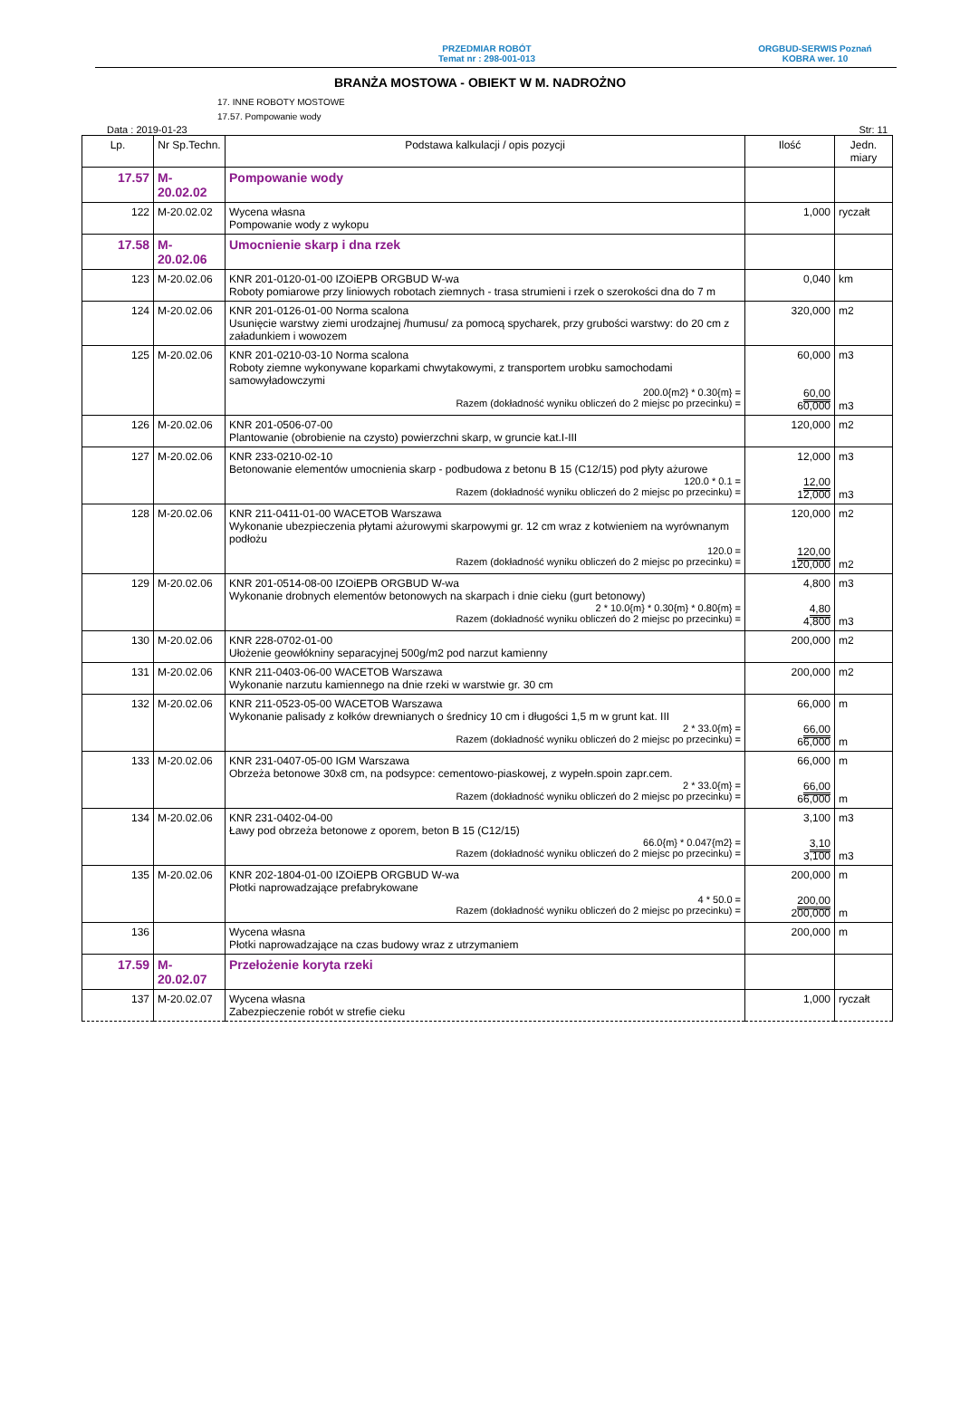PRZEDMIAR ROBÓT
Temat nr : 298-001-013
ORGBUD-SERWIS Poznań
KOBRA wer. 10
BRANŻA MOSTOWA - OBIEKT W M. NADROŻNO
17. INNE ROBOTY MOSTOWE
17.57. Pompowanie wody
Data : 2019-01-23 Str: 11
| Lp. | Nr Sp.Techn. | Podstawa kalkulacji / opis pozycji | Ilość | Jedn. miary |
| --- | --- | --- | --- | --- |
| 17.57 | M-20.02.02 | Pompowanie wody | | |
| 122 | M-20.02.02 | Wycena własna Pompowanie wody z wykopu | 1,000 | ryczałt |
| 17.58 | M-20.02.06 | Umocnienie skarp i dna rzek | | |
| 123 | M-20.02.06 | KNR 201-0120-01-00 IZOiEPB ORGBUD W-wa Roboty pomiarowe przy liniowych robotach ziemnych - trasa strumieni i rzek o szerokości dna do 7 m | 0,040 | km |
| 124 | M-20.02.06 | KNR 201-0126-01-00 Norma scalona Usunięcie warstwy ziemi urodzajnej /humusu/ za pomocą spycharek, przy grubości warstwy: do 20 cm z załadunkiem i wowozem | 320,000 | m2 |
| 125 | M-20.02.06 | KNR 201-0210-03-10 Norma scalona Roboty ziemne wykonywane koparkami chwytakowymi, z transportem urobku samochodami samowyładowczymi 200.0{m2} * 0.30{m} = Razem (dokładność wyniku obliczeń do 2 miejsc po przecinku) = | 60,000 60,00 60,000 | m3 m3 |
| 126 | M-20.02.06 | KNR 201-0506-07-00 Plantowanie (obrobienie na czysto) powierzchni skarp, w gruncie kat.I-III | 120,000 | m2 |
| 127 | M-20.02.06 | KNR 233-0210-02-10 Betonowanie elementów umocnienia skarp - podbudowa z betonu B 15 (C12/15) pod płyty ażurowe 120.0 * 0.1 = Razem (dokładność wyniku obliczeń do 2 miejsc po przecinku) = | 12,000 12,00 12,000 | m3 m3 |
| 128 | M-20.02.06 | KNR 211-0411-01-00 WACETOB Warszawa Wykonanie ubezpieczenia płytami ażurowymi skarpowymi gr. 12 cm wraz z kotwieniem na wyrównanym podłożu 120.0 = Razem (dokładność wyniku obliczeń do 2 miejsc po przecinku) = | 120,000 120,00 120,000 | m2 m2 |
| 129 | M-20.02.06 | KNR 201-0514-08-00 IZOiEPB ORGBUD W-wa Wykonanie drobnych elementów betonowych na skarpach i dnie cieku (gurt betonowy) 2 * 10.0{m} * 0.30{m} * 0.80{m} = Razem (dokładność wyniku obliczeń do 2 miejsc po przecinku) = | 4,800 4,80 4,800 | m3 m3 |
| 130 | M-20.02.06 | KNR 228-0702-01-00 Ułożenie geowłókniny separacyjnej 500g/m2 pod narzut kamienny | 200,000 | m2 |
| 131 | M-20.02.06 | KNR 211-0403-06-00 WACETOB Warszawa Wykonanie narzutu kamiennego na dnie rzeki w warstwie gr. 30 cm | 200,000 | m2 |
| 132 | M-20.02.06 | KNR 211-0523-05-00 WACETOB Warszawa Wykonanie palisady z kołków drewnianych o średnicy 10 cm i długości 1,5 m w grunt kat. III 2 * 33.0{m} = Razem (dokładność wyniku obliczeń do 2 miejsc po przecinku) = | 66,000 66,00 66,000 | m m |
| 133 | M-20.02.06 | KNR 231-0407-05-00 IGM Warszawa Obrzeża betonowe 30x8 cm, na podsypce: cementowo-piaskowej, z wypełn.spoin zapr.cem. 2 * 33.0{m} = Razem (dokładność wyniku obliczeń do 2 miejsc po przecinku) = | 66,000 66,00 66,000 | m m |
| 134 | M-20.02.06 | KNR 231-0402-04-00 Ławy pod obrzeża betonowe z oporem, beton B 15 (C12/15) 66.0{m} * 0.047{m2} = Razem (dokładność wyniku obliczeń do 2 miejsc po przecinku) = | 3,100 3,10 3,100 | m3 m3 |
| 135 | M-20.02.06 | KNR 202-1804-01-00 IZOiEPB ORGBUD W-wa Płotki naprowadzające prefabrykowane 4 * 50.0 = Razem (dokładność wyniku obliczeń do 2 miejsc po przecinku) = | 200,000 200,00 200,000 | m m |
| 136 | | Wycena własna Płotki naprowadzające na czas budowy wraz z utrzymaniem | 200,000 | m |
| 17.59 | M-20.02.07 | Przełożenie koryta rzeki | | |
| 137 | M-20.02.07 | Wycena własna Zabezpieczenie robót w strefie cieku | 1,000 | ryczałt |